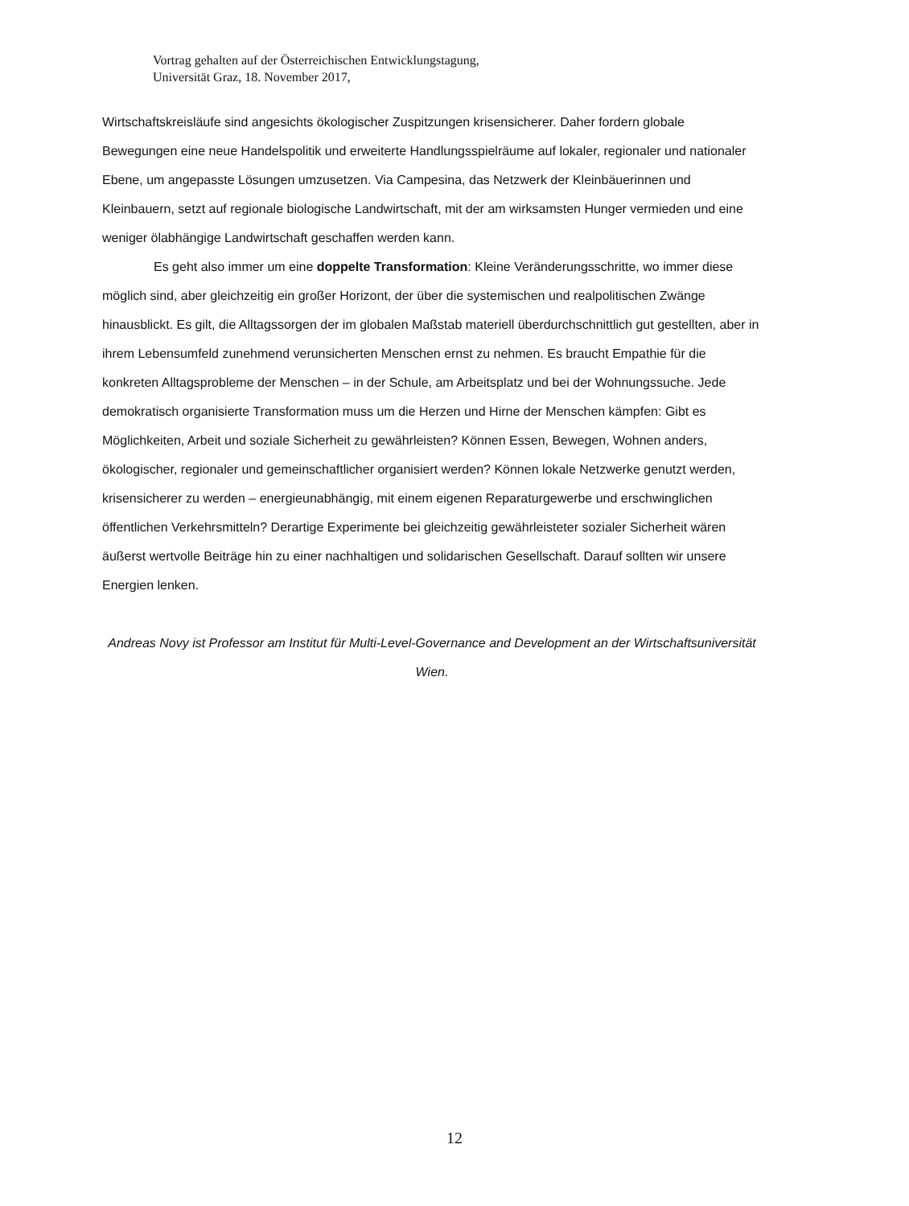Vortrag gehalten auf der Österreichischen Entwicklungstagung,
Universität Graz, 18. November 2017,
Wirtschaftskreisläufe sind angesichts ökologischer Zuspitzungen krisensicherer. Daher fordern globale Bewegungen eine neue Handelspolitik und erweiterte Handlungsspielräume auf lokaler, regionaler und nationaler Ebene, um angepasste Lösungen umzusetzen. Via Campesina, das Netzwerk der Kleinbäuerinnen und Kleinbauern, setzt auf regionale biologische Landwirtschaft, mit der am wirksamsten Hunger vermieden und eine weniger ölabhängige Landwirtschaft geschaffen werden kann.
Es geht also immer um eine doppelte Transformation: Kleine Veränderungsschritte, wo immer diese möglich sind, aber gleichzeitig ein großer Horizont, der über die systemischen und realpolitischen Zwänge hinausblickt. Es gilt, die Alltagssorgen der im globalen Maßstab materiell überdurchschnittlich gut gestellten, aber in ihrem Lebensumfeld zunehmend verunsicherten Menschen ernst zu nehmen. Es braucht Empathie für die konkreten Alltagsprobleme der Menschen – in der Schule, am Arbeitsplatz und bei der Wohnungssuche. Jede demokratisch organisierte Transformation muss um die Herzen und Hirne der Menschen kämpfen: Gibt es Möglichkeiten, Arbeit und soziale Sicherheit zu gewährleisten? Können Essen, Bewegen, Wohnen anders, ökologischer, regionaler und gemeinschaftlicher organisiert werden? Können lokale Netzwerke genutzt werden, krisensicherer zu werden – energieunabhängig, mit einem eigenen Reparaturgewerbe und erschwinglichen öffentlichen Verkehrsmitteln? Derartige Experimente bei gleichzeitig gewährleisteter sozialer Sicherheit wären äußerst wertvolle Beiträge hin zu einer nachhaltigen und solidarischen Gesellschaft. Darauf sollten wir unsere Energien lenken.
Andreas Novy ist Professor am Institut für Multi-Level-Governance and Development an der Wirtschaftsuniversität Wien.
12